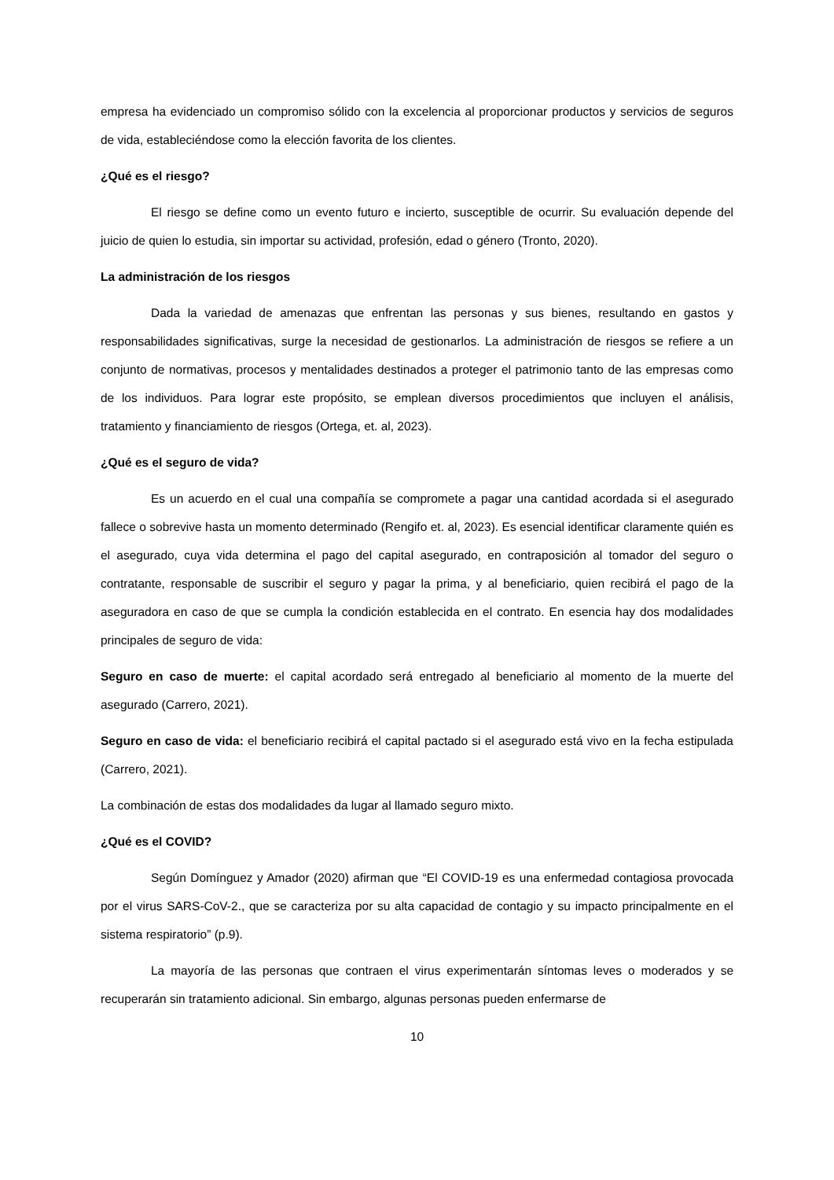empresa ha evidenciado un compromiso sólido con la excelencia al proporcionar productos y servicios de seguros de vida, estableciéndose como la elección favorita de los clientes.
¿Qué es el riesgo?
El riesgo se define como un evento futuro e incierto, susceptible de ocurrir. Su evaluación depende del juicio de quien lo estudia, sin importar su actividad, profesión, edad o género (Tronto, 2020).
La administración de los riesgos
Dada la variedad de amenazas que enfrentan las personas y sus bienes, resultando en gastos y responsabilidades significativas, surge la necesidad de gestionarlos. La administración de riesgos se refiere a un conjunto de normativas, procesos y mentalidades destinados a proteger el patrimonio tanto de las empresas como de los individuos. Para lograr este propósito, se emplean diversos procedimientos que incluyen el análisis, tratamiento y financiamiento de riesgos (Ortega, et. al, 2023).
¿Qué es el seguro de vida?
Es un acuerdo en el cual una compañía se compromete a pagar una cantidad acordada si el asegurado fallece o sobrevive hasta un momento determinado (Rengifo et. al, 2023). Es esencial identificar claramente quién es el asegurado, cuya vida determina el pago del capital asegurado, en contraposición al tomador del seguro o contratante, responsable de suscribir el seguro y pagar la prima, y al beneficiario, quien recibirá el pago de la aseguradora en caso de que se cumpla la condición establecida en el contrato. En esencia hay dos modalidades principales de seguro de vida:
Seguro en caso de muerte: el capital acordado será entregado al beneficiario al momento de la muerte del asegurado (Carrero, 2021).
Seguro en caso de vida: el beneficiario recibirá el capital pactado si el asegurado está vivo en la fecha estipulada (Carrero, 2021).
La combinación de estas dos modalidades da lugar al llamado seguro mixto.
¿Qué es el COVID?
Según Domínguez y Amador (2020) afirman que “El COVID-19 es una enfermedad contagiosa provocada por el virus SARS-CoV-2., que se caracteriza por su alta capacidad de contagio y su impacto principalmente en el sistema respiratorio” (p.9).
La mayoría de las personas que contraen el virus experimentarán síntomas leves o moderados y se recuperarán sin tratamiento adicional. Sin embargo, algunas personas pueden enfermarse de
10